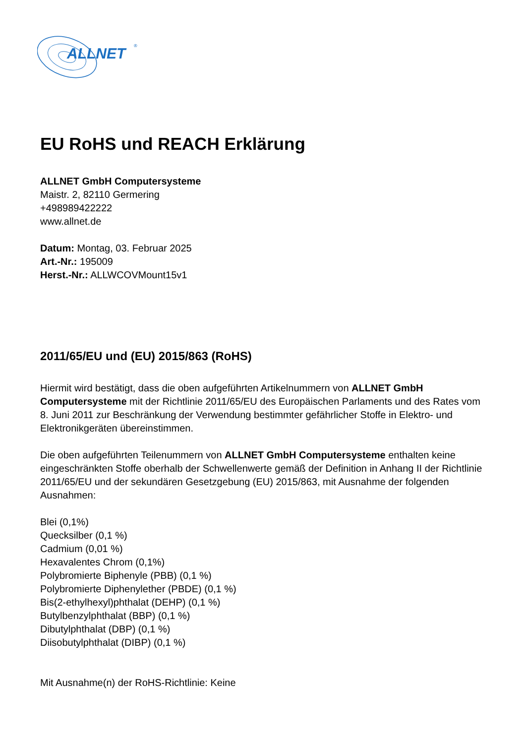ALLNET
®
EU RoHS und REACH Erklärung
ALLNET GmbH Computersysteme
Maistr. 2, 82110 Germering
+498989422222
www.allnet.de
Datum: Montag, 03. Februar 2025
Art.-Nr.: 195009
Herst.-Nr.: ALLWCOVMount15v1
2011/65/EU und (EU) 2015/863 (RoHS)
Hiermit wird bestätigt, dass die oben aufgeführten Artikelnummern von ALLNET GmbH Computersysteme mit der Richtlinie 2011/65/EU des Europäischen Parlaments und des Rates vom 8. Juni 2011 zur Beschränkung der Verwendung bestimmter gefährlicher Stoffe in Elektro- und Elektronikgeräten übereinstimmen.
Die oben aufgeführten Teilenummern von ALLNET GmbH Computersysteme enthalten keine eingeschränkten Stoffe oberhalb der Schwellenwerte gemäß der Definition in Anhang II der Richtlinie 2011/65/EU und der sekundären Gesetzgebung (EU) 2015/863, mit Ausnahme der folgenden Ausnahmen:
Blei (0,1%)
Quecksilber (0,1 %)
Cadmium (0,01 %)
Hexavalentes Chrom (0,1%)
Polybromierte Biphenyle (PBB) (0,1 %)
Polybromierte Diphenylether (PBDE) (0,1 %)
Bis(2-ethylhexyl)phthalat (DEHP) (0,1 %)
Butylbenzylphthalat (BBP) (0,1 %)
Dibutylphthalat (DBP) (0,1 %)
Diisobutylphthalat (DIBP) (0,1 %)
Mit Ausnahme(n) der RoHS-Richtlinie: Keine